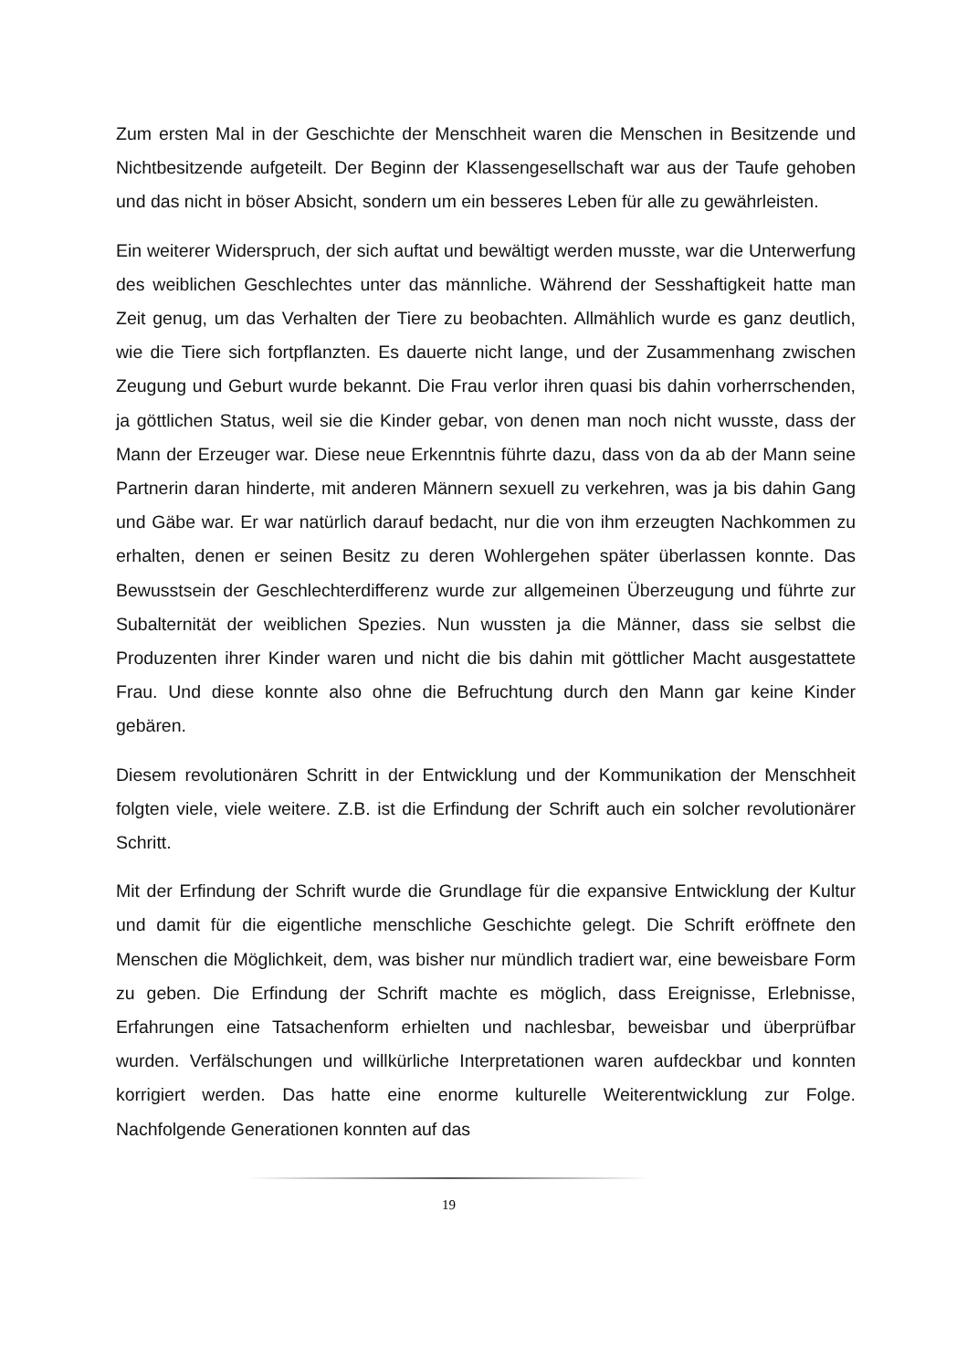Zum ersten Mal in der Geschichte der Menschheit waren die Menschen in Besitzende und Nichtbesitzende aufgeteilt. Der Beginn der Klassengesellschaft war aus der Taufe gehoben und das nicht in böser Absicht, sondern um ein besseres Leben für alle zu gewährleisten.
Ein weiterer Widerspruch, der sich auftat und bewältigt werden musste, war die Unterwerfung des weiblichen Geschlechtes unter das männliche. Während der Sesshaftigkeit hatte man Zeit genug, um das Verhalten der Tiere zu beobachten. Allmählich wurde es ganz deutlich, wie die Tiere sich fortpflanzten. Es dauerte nicht lange, und der Zusammenhang zwischen Zeugung und Geburt wurde bekannt. Die Frau verlor ihren quasi bis dahin vorherrschenden, ja göttlichen Status, weil sie die Kinder gebar, von denen man noch nicht wusste, dass der Mann der Erzeuger war. Diese neue Erkenntnis führte dazu, dass von da ab der Mann seine Partnerin daran hinderte, mit anderen Männern sexuell zu verkehren, was ja bis dahin Gang und Gäbe war. Er war natürlich darauf bedacht, nur die von ihm erzeugten Nachkommen zu erhalten, denen er seinen Besitz zu deren Wohlergehen später überlassen konnte. Das Bewusstsein der Geschlechterdifferenz wurde zur allgemeinen Überzeugung und führte zur Subalternität der weiblichen Spezies. Nun wussten ja die Männer, dass sie selbst die Produzenten ihrer Kinder waren und nicht die bis dahin mit göttlicher Macht ausgestattete Frau. Und diese konnte also ohne die Befruchtung durch den Mann gar keine Kinder gebären.
Diesem revolutionären Schritt in der Entwicklung und der Kommunikation der Menschheit folgten viele, viele weitere. Z.B. ist die Erfindung der Schrift auch ein solcher revolutionärer Schritt.
Mit der Erfindung der Schrift wurde die Grundlage für die expansive Entwicklung der Kultur und damit für die eigentliche menschliche Geschichte gelegt. Die Schrift eröffnete den Menschen die Möglichkeit, dem, was bisher nur mündlich tradiert war, eine beweisbare Form zu geben. Die Erfindung der Schrift machte es möglich, dass Ereignisse, Erlebnisse, Erfahrungen eine Tatsachenform erhielten und nachlesbar, beweisbar und überprüfbar wurden. Verfälschungen und willkürliche Interpretationen waren aufdeckbar und konnten korrigiert werden. Das hatte eine enorme kulturelle Weiterentwicklung zur Folge. Nachfolgende Generationen konnten auf das
19